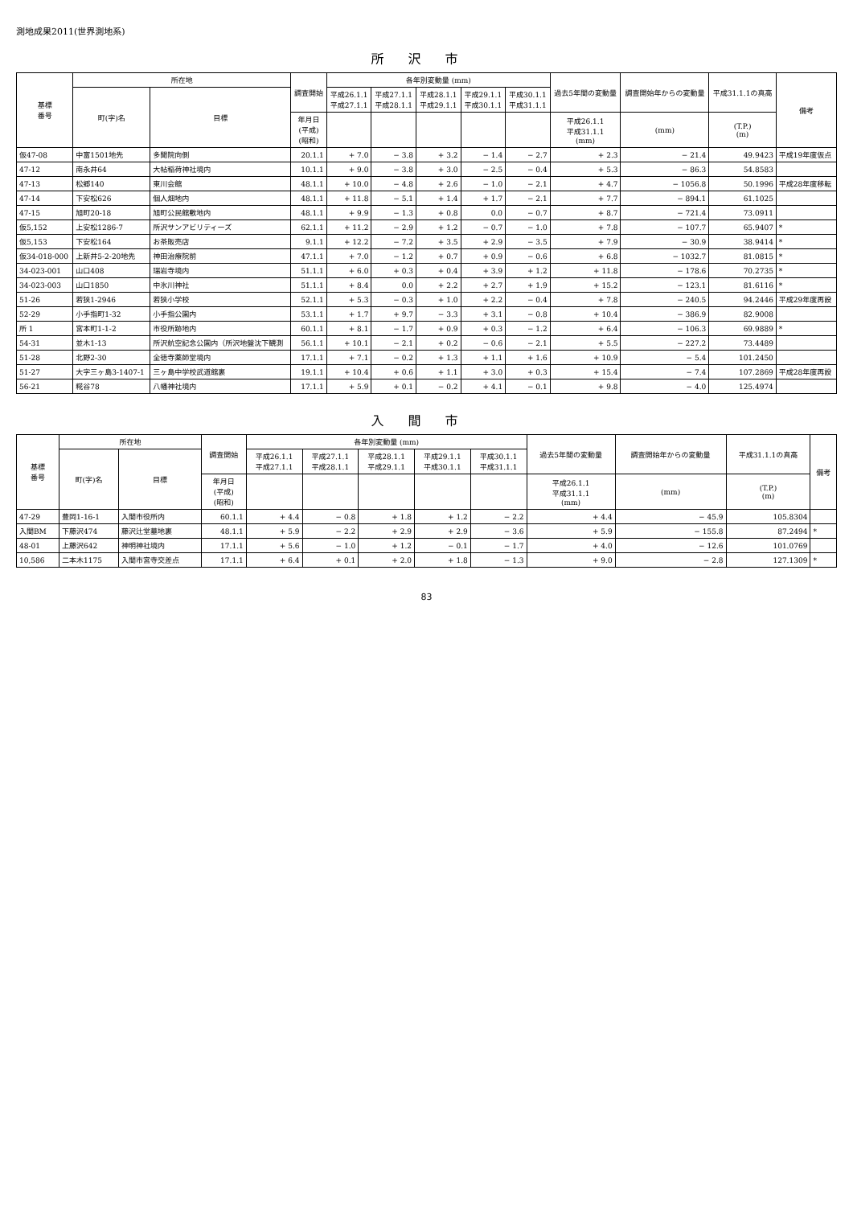測地成果2011(世界測地系)
所沢市
| 基標 番号 | 所在地 | | 調査開始 | 各年別変動量 (mm) | | | | | 過去5年間の変動量 | 調査開始年からの変動量 | 平成31.1.1の真高 | 備考 |
| --- | --- | --- | --- | --- | --- | --- | --- | --- | --- | --- | --- | --- |
| | 町(字)名 | 目標 | | 平成26.1.1 平成27.1.1 | 平成27.1.1 平成28.1.1 | 平成28.1.1 平成29.1.1 | 平成29.1.1 平成30.1.1 | 平成30.1.1 平成31.1.1 | | | | |
| | | | 年月日 (平成) (昭和) | | | | | | 平成26.1.1 平成31.1.1 (mm) | (mm) | (T.P.) (m) | |
| 仮47-08 | 中富1501地先 | 多聞院向側 | 20.1.1 | + 7.0 | − 3.8 | + 3.2 | − 1.4 | − 2.7 | + 2.3 | − 21.4 | 49.9423 | 平成19年度仮点 |
| 47-12 | 南永井64 | 大帖稲荷神社境内 | 10.1.1 | + 9.0 | − 3.8 | + 3.0 | − 2.5 | − 0.4 | + 5.3 | − 86.3 | 54.8583 | |
| 47-13 | 松郷140 | 東川会館 | 48.1.1 | + 10.0 | − 4.8 | + 2.6 | − 1.0 | − 2.1 | + 4.7 | − 1056.8 | 50.1996 | 平成28年度移転 |
| 47-14 | 下安松626 | 個人畑地内 | 48.1.1 | + 11.8 | − 5.1 | + 1.4 | + 1.7 | − 2.1 | + 7.7 | − 894.1 | 61.1025 | |
| 47-15 | 旭町20-18 | 旭町公民館敷地内 | 48.1.1 | + 9.9 | − 1.3 | + 0.8 | 0.0 | − 0.7 | + 8.7 | − 721.4 | 73.0911 | |
| 仮5,152 | 上安松1286-7 | 所沢サンアビリティーズ | 62.1.1 | + 11.2 | − 2.9 | + 1.2 | − 0.7 | − 1.0 | + 7.8 | − 107.7 | 65.9407 | * |
| 仮5,153 | 下安松164 | お茶販売店 | 9.1.1 | + 12.2 | − 7.2 | + 3.5 | + 2.9 | − 3.5 | + 7.9 | − 30.9 | 38.9414 | * |
| 仮34-018-000 | 上新井5-2-20地先 | 神田治療院前 | 47.1.1 | + 7.0 | − 1.2 | + 0.7 | + 0.9 | − 0.6 | + 6.8 | − 1032.7 | 81.0815 | * |
| 34-023-001 | 山口408 | 瑞岩寺境内 | 51.1.1 | + 6.0 | + 0.3 | + 0.4 | + 3.9 | + 1.2 | + 11.8 | − 178.6 | 70.2735 | * |
| 34-023-003 | 山口1850 | 中氷川神社 | 51.1.1 | + 8.4 | 0.0 | + 2.2 | + 2.7 | + 1.9 | + 15.2 | − 123.1 | 81.6116 | * |
| 51-26 | 若狭1-2946 | 若狭小学校 | 52.1.1 | + 5.3 | − 0.3 | + 1.0 | + 2.2 | − 0.4 | + 7.8 | − 240.5 | 94.2446 | 平成29年度再設 |
| 52-29 | 小手指町1-32 | 小手指公園内 | 53.1.1 | + 1.7 | + 9.7 | − 3.3 | + 3.1 | − 0.8 | + 10.4 | − 386.9 | 82.9008 | |
| 所 1 | 宮本町1-1-2 | 市役所跡地内 | 60.1.1 | + 8.1 | − 1.7 | + 0.9 | + 0.3 | − 1.2 | + 6.4 | − 106.3 | 69.9889 | * |
| 54-31 | 並木1-13 | 所沢航空記念公園内（所沢地盤沈下観測 | 56.1.1 | + 10.1 | − 2.1 | + 0.2 | − 0.6 | − 2.1 | + 5.5 | − 227.2 | 73.4489 | |
| 51-28 | 北野2-30 | 全徳寺薬師堂境内 | 17.1.1 | + 7.1 | − 0.2 | + 1.3 | + 1.1 | + 1.6 | + 10.9 | − 5.4 | 101.2450 | |
| 51-27 | 大字三ヶ島3-1407-1 | 三ヶ島中学校武道館裏 | 19.1.1 | + 10.4 | + 0.6 | + 1.1 | + 3.0 | + 0.3 | + 15.4 | − 7.4 | 107.2869 | 平成28年度再設 |
| 56-21 | 糀谷78 | 八幡神社境内 | 17.1.1 | + 5.9 | + 0.1 | − 0.2 | + 4.1 | − 0.1 | + 9.8 | − 4.0 | 125.4974 | |
入間市
| 基標 番号 | 所在地 | | 調査開始 | 各年別変動量 (mm) | | | | | 過去5年間の変動量 | 調査開始年からの変動量 | 平成31.1.1の真高 | 備考 |
| --- | --- | --- | --- | --- | --- | --- | --- | --- | --- | --- | --- | --- |
| | 町(字)名 | 目標 | | 平成26.1.1 平成27.1.1 | 平成27.1.1 平成28.1.1 | 平成28.1.1 平成29.1.1 | 平成29.1.1 平成30.1.1 | 平成30.1.1 平成31.1.1 | | | | |
| | | | 年月日 (平成) (昭和) | | | | | | 平成26.1.1 平成31.1.1 (mm) | (mm) | (T.P.) (m) | |
| 47-29 | 豊岡1-16-1 | 入間市役所内 | 60.1.1 | + 4.4 | − 0.8 | + 1.8 | + 1.2 | − 2.2 | + 4.4 | − 45.9 | 105.8304 | |
| 入間BM | 下藤沢474 | 藤沢辻堂墓地裏 | 48.1.1 | + 5.9 | − 2.2 | + 2.9 | + 2.9 | − 3.6 | + 5.9 | − 155.8 | 87.2494 | * |
| 48-01 | 上藤沢642 | 神明神社境内 | 17.1.1 | + 5.6 | − 1.0 | + 1.2 | − 0.1 | − 1.7 | + 4.0 | − 12.6 | 101.0769 | |
| 10,586 | 二本木1175 | 入間市宮寺交差点 | 17.1.1 | + 6.4 | + 0.1 | + 2.0 | + 1.8 | − 1.3 | + 9.0 | − 2.8 | 127.1309 | * |
83